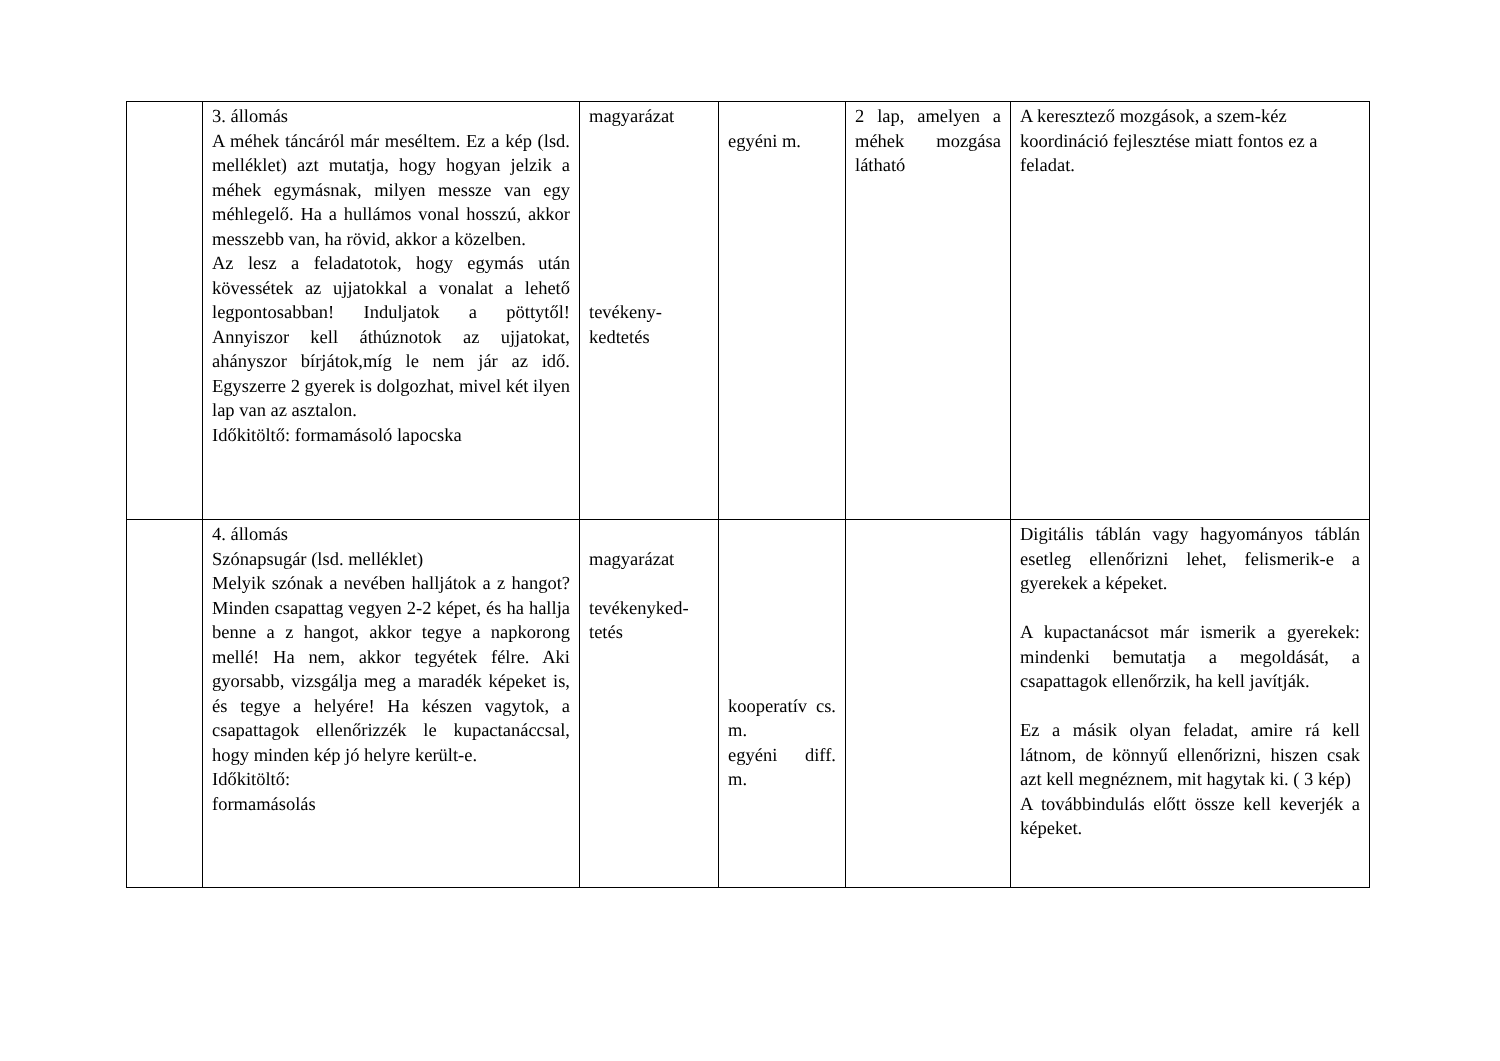| | 3. állomás A méhek táncáról már meséltem. Ez a kép (lsd. melléklet) azt mutatja, hogy hogyan jelzik a méhek egymásnak, milyen messze van egy méhlegelő. Ha a hullámos vonal hosszú, akkor messzebb van, ha rövid, akkor a közelben. Az lesz a feladatotok, hogy egymás után kövessétek az ujjatokkal a vonalat a lehető legpontosabban! Induljatok a pöttytől! Annyiszor kell áthúznotok az ujjatokat, ahányszor bírjátok,míg le nem jár az idő. Egyszerre 2 gyerek is dolgozhat, mivel két ilyen lap van az asztalon. Időkitöltő: formamásoló lapocska | magyarázat tevékeny- kedtetés | egyéni m. | 2 lap, amelyen a méhek mozgása látható | A keresztező mozgások, a szem-kéz koordináció fejlesztése miatt fontos ez a feladat. |
| | 4. állomás Szónapsugár (lsd. melléklet) Melyik szónak a nevében halljátok a z hangot? Minden csapattag vegyen 2-2 képet, és ha hallja benne a z hangot, akkor tegye a napkorong mellé! Ha nem, akkor tegyétek félre. Aki gyorsabb, vizsgálja meg a maradék képeket is, és tegye a helyére! Ha készen vagytok, a csapattagok ellenőrizzék le kupactanáccsal, hogy minden kép jó helyre került-e. Időkitöltő: formamásolás | magyarázat tevékenyked- tetés | kooperatív cs. m. egyéni diff. m. | | Digitális táblán vagy hagyományos táblán esetleg ellenőrizni lehet, felismerik-e a gyerekek a képeket. A kupactanácsot már ismerik a gyerekek: mindenki bemutatja a megoldását, a csapattagok ellenőrzik, ha kell javítják. Ez a másik olyan feladat, amire rá kell látnom, de könnyű ellenőrizni, hiszen csak azt kell megnéznem, mit hagytak ki. ( 3 kép) A továbbindulás előtt össze kell keverjék a képeket. |